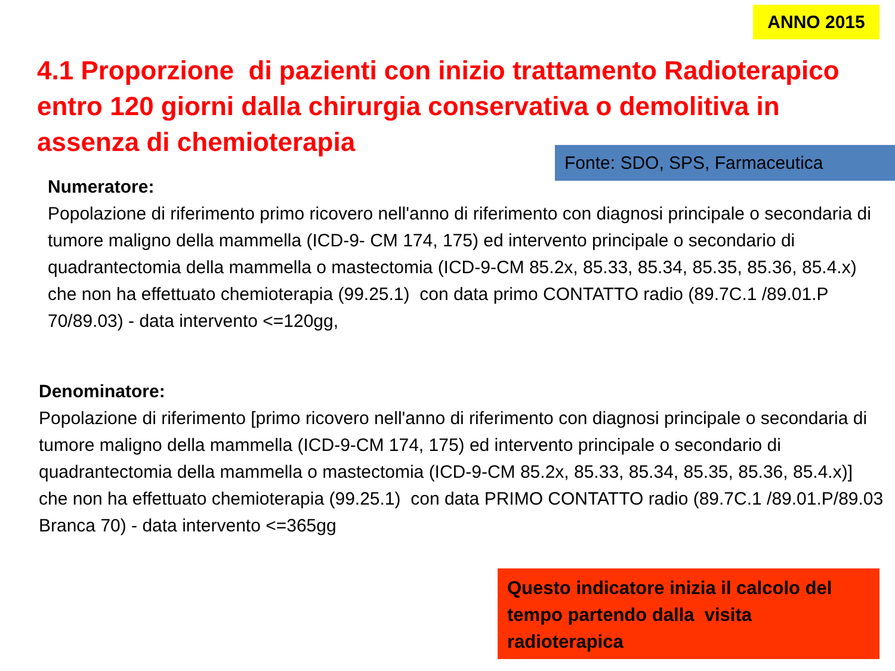ANNO 2015
4.1 Proporzione di pazienti con inizio trattamento Radioterapico entro 120 giorni dalla chirurgia conservativa o demolitiva in assenza di chemioterapia
Fonte: SDO, SPS, Farmaceutica
Numeratore:
Popolazione di riferimento primo ricovero nell'anno di riferimento con diagnosi principale o secondaria di tumore maligno della mammella (ICD-9- CM 174, 175) ed intervento principale o secondario di quadrantectomia della mammella o mastectomia (ICD-9-CM 85.2x, 85.33, 85.34, 85.35, 85.36, 85.4.x) che non ha effettuato chemioterapia (99.25.1) con data primo CONTATTO radio (89.7C.1 /89.01.P 70/89.03) - data intervento <=120gg,
Denominatore:
Popolazione di riferimento [primo ricovero nell'anno di riferimento con diagnosi principale o secondaria di tumore maligno della mammella (ICD-9-CM 174, 175) ed intervento principale o secondario di quadrantectomia della mammella o mastectomia (ICD-9-CM 85.2x, 85.33, 85.34, 85.35, 85.36, 85.4.x)] che non ha effettuato chemioterapia (99.25.1) con data PRIMO CONTATTO radio (89.7C.1 /89.01.P/89.03 Branca 70) - data intervento <=365gg
Questo indicatore inizia il calcolo del tempo partendo dalla visita radioterapica